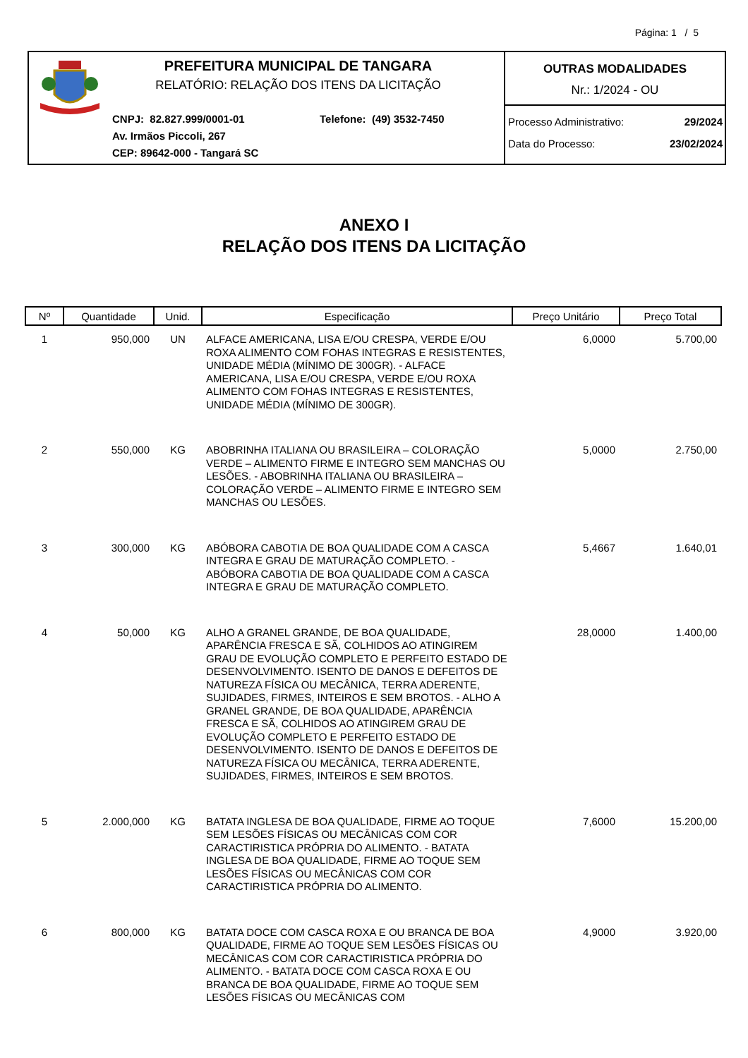Página: 1 / 5
PREFEITURA MUNICIPAL DE TANGARA
RELATÓRIO: RELAÇÃO DOS ITENS DA LICITAÇÃO
CNPJ: 82.827.999/0001-01 Telefone: (49) 3532-7450
Av. Irmãos Piccoli, 267
CEP: 89642-000 - Tangará SC
OUTRAS MODALIDADES
Nr.: 1/2024 - OU
Processo Administrativo: 29/2024
Data do Processo: 23/02/2024
ANEXO I
RELAÇÃO DOS ITENS DA LICITAÇÃO
| Nº | Quantidade | Unid. | Especificação | Preço Unitário | Preço Total |
| --- | --- | --- | --- | --- | --- |
| 1 | 950,000 | UN | ALFACE AMERICANA, LISA E/OU CRESPA, VERDE E/OU ROXA ALIMENTO COM FOHAS INTEGRAS E RESISTENTES, UNIDADE MÉDIA (MÍNIMO DE 300GR). - ALFACE AMERICANA, LISA E/OU CRESPA, VERDE E/OU ROXA ALIMENTO COM FOHAS INTEGRAS E RESISTENTES, UNIDADE MÉDIA (MÍNIMO DE 300GR). | 6,0000 | 5.700,00 |
| 2 | 550,000 | KG | ABOBRINHA ITALIANA OU BRASILEIRA – COLORAÇÃO VERDE – ALIMENTO FIRME E INTEGRO SEM MANCHAS OU LESÕES. - ABOBRINHA ITALIANA OU BRASILEIRA – COLORAÇÃO VERDE – ALIMENTO FIRME E INTEGRO SEM MANCHAS OU LESÕES. | 5,0000 | 2.750,00 |
| 3 | 300,000 | KG | ABÓBORA CABOTIA DE BOA QUALIDADE COM A CASCA INTEGRA E GRAU DE MATURAÇÃO COMPLETO. - ABÓBORA CABOTIA DE BOA QUALIDADE COM A CASCA INTEGRA E GRAU DE MATURAÇÃO COMPLETO. | 5,4667 | 1.640,01 |
| 4 | 50,000 | KG | ALHO A GRANEL GRANDE, DE BOA QUALIDADE, APARÊNCIA FRESCA E SÃ, COLHIDOS AO ATINGIREM GRAU DE EVOLUÇÃO COMPLETO E PERFEITO ESTADO DE DESENVOLVIMENTO. ISENTO DE DANOS E DEFEITOS DE NATUREZA FÍSICA OU MECÂNICA, TERRA ADERENTE, SUJIDADES, FIRMES, INTEIROS E SEM BROTOS. - ALHO A GRANEL GRANDE, DE BOA QUALIDADE, APARÊNCIA FRESCA E SÃ, COLHIDOS AO ATINGIREM GRAU DE EVOLUÇÃO COMPLETO E PERFEITO ESTADO DE DESENVOLVIMENTO. ISENTO DE DANOS E DEFEITOS DE NATUREZA FÍSICA OU MECÂNICA, TERRA ADERENTE, SUJIDADES, FIRMES, INTEIROS E SEM BROTOS. | 28,0000 | 1.400,00 |
| 5 | 2.000,000 | KG | BATATA INGLESA DE BOA QUALIDADE, FIRME AO TOQUE SEM LESÕES FÍSICAS OU MECÂNICAS COM COR CARACTIRISTICA PRÓPRIA DO ALIMENTO. - BATATA INGLESA DE BOA QUALIDADE, FIRME AO TOQUE SEM LESÕES FÍSICAS OU MECÂNICAS COM COR CARACTIRISTICA PRÓPRIA DO ALIMENTO. | 7,6000 | 15.200,00 |
| 6 | 800,000 | KG | BATATA DOCE COM CASCA ROXA E OU BRANCA DE BOA QUALIDADE, FIRME AO TOQUE SEM LESÕES FÍSICAS OU MECÂNICAS COM COR CARACTIRISTICA PRÓPRIA DO ALIMENTO. - BATATA DOCE COM CASCA ROXA E OU BRANCA DE BOA QUALIDADE, FIRME AO TOQUE SEM LESÕES FÍSICAS OU MECÂNICAS COM | 4,9000 | 3.920,00 |